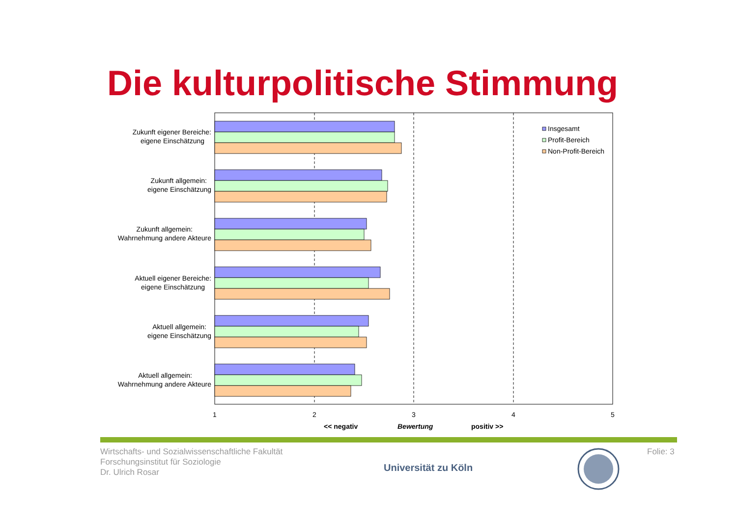Die kulturpolitische Stimmung
Insgesamt
Profit-Bereich
Non-Profit-Bereich
Zukunft eigener Bereiche:
eigene Einschätzung
Zukunft allgemein:
eigene Einschätzung
Zukunft allgemein:
Wahrnehmung andere Akteure
Aktuell eigener Bereiche:
eigene Einschätzung
Aktuell allgemein:
eigene Einschätzung
Aktuell allgemein:
Wahrnehmung andere Akteure
1
2
3
4
5
<< negativ
Bewertung
positiv >>
Wirtschafts- und Sozialwissenschaftliche Fakultät
Forschungsinstitut für Soziologie
Dr. Ulrich Rosar
Universität zu Köln
Folie: 3